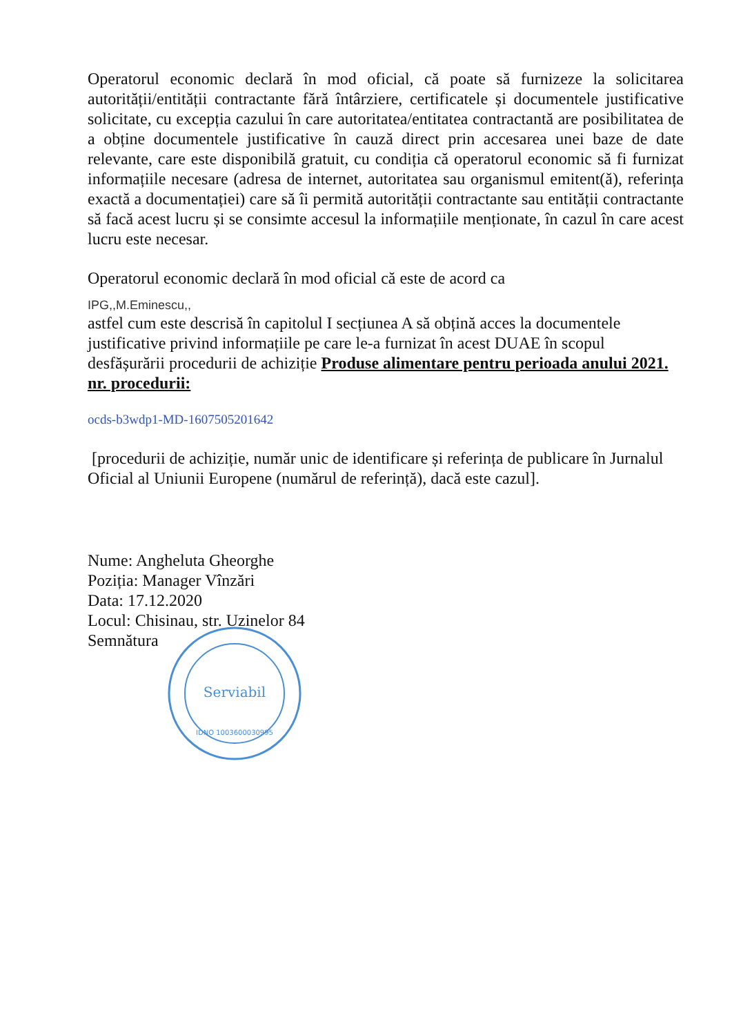Operatorul economic declară în mod oficial, că poate să furnizeze la solicitarea autorității/entității contractante fără întârziere, certificatele și documentele justificative solicitate, cu excepția cazului în care autoritatea/entitatea contractantă are posibilitatea de a obține documentele justificative în cauză direct prin accesarea unei baze de date relevante, care este disponibilă gratuit, cu condiția că operatorul economic să fi furnizat informațiile necesare (adresa de internet, autoritatea sau organismul emitent(ă), referința exactă a documentației) care să îi permită autorității contractante sau entității contractante să facă acest lucru și se consimte accesul la informațiile menționate, în cazul în care acest lucru este necesar.
Operatorul economic declară în mod oficial că este de acord ca
IPG,,M.Eminescu,,
astfel cum este descrisă în capitolul I secțiunea A să obțină acces la documentele justificative privind informațiile pe care le-a furnizat în acest DUAE în scopul desfășurării procedurii de achiziție Produse alimentare pentru perioada anului 2021. nr. procedurii:
ocds-b3wdp1-MD-1607505201642
[procedurii de achiziție, număr unic de identificare și referința de publicare în Jurnalul Oficial al Uniunii Europene (numărul de referință), dacă este cazul].
Nume: Angheluta Gheorghe
Poziția: Manager Vînzări
Data: 17.12.2020
Locul: Chisinau, str. Uzinelor 84
Semnătura
Serviabil
IDNO 1003600030995